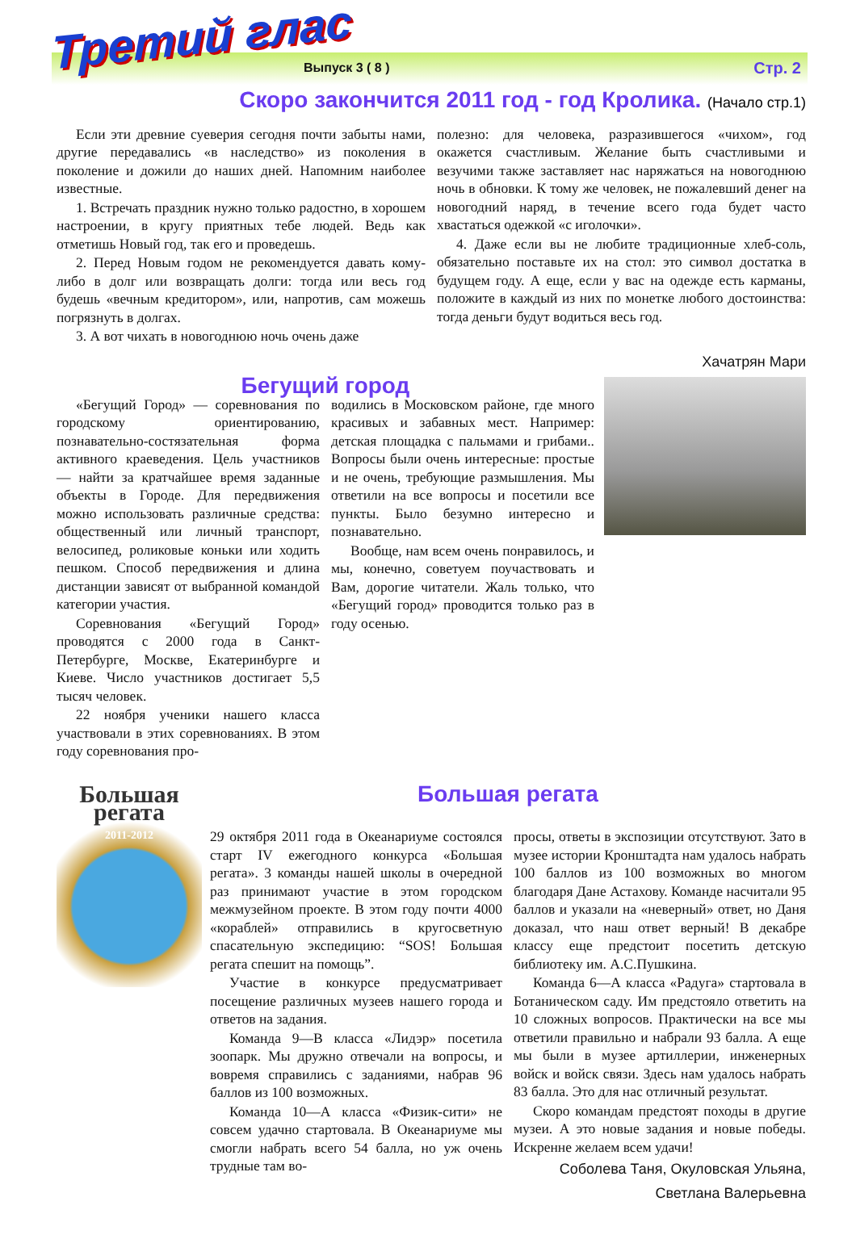Третий глас
Выпуск 3 ( 8 ) Стр. 2
Скоро закончится 2011 год - год Кролика. (Начало стр.1)
Если эти древние суеверия сегодня почти забыты нами, другие передавались «в наследство» из поколения в поколение и дожили до наших дней. Напомним наиболее известные.
1. Встречать праздник нужно только радостно, в хорошем настроении, в кругу приятных тебе людей. Ведь как отметишь Новый год, так его и проведешь.
2. Перед Новым годом не рекомендуется давать кому-либо в долг или возвращать долги: тогда или весь год будешь «вечным кредитором», или, напротив, сам можешь погрязнуть в долгах.
3. А вот чихать в новогоднюю ночь очень даже
полезно: для человека, разразившегося «чихом», год окажется счастливым. Желание быть счастливыми и везучими также заставляет нас наряжаться на новогоднюю ночь в обновки. К тому же человек, не пожалевший денег на новогодний наряд, в течение всего года будет часто хвастаться одежкой «с иголочки».
4. Даже если вы не любите традиционные хлеб-соль, обязательно поставьте их на стол: это символ достатка в будущем году. А еще, если у вас на одежде есть карманы, положите в каждый из них по монетке любого достоинства: тогда деньги будут водиться весь год.
Хачатрян Мари
Бегущий город
«Бегущий Город» — соревнования по городскому ориентированию, познавательно-состязательная форма активного краеведения. Цель участников — найти за кратчайшее время заданные объекты в Городе. Для передвижения можно использовать различные средства: общественный или личный транспорт, велосипед, роликовые коньки или ходить пешком. Способ передвижения и длина дистанции зависят от выбранной командой категории участия.
Соревнования «Бегущий Город» проводятся с 2000 года в Санкт-Петербурге, Москве, Екатеринбурге и Киеве. Число участников достигает 5,5 тысяч человек.
22 ноября ученики нашего класса участвовали в этих соревнованиях. В этом году соревнования про-
водились в Московском районе, где много красивых и забавных мест. Например: детская площадка с пальмами и грибами.. Вопросы были очень интересные: простые и не очень, требующие размышления. Мы ответили на все вопросы и посетили все пункты. Было безумно интересно и познавательно.
Вообще, нам всем очень понравилось, и мы, конечно, советуем поучаствовать и Вам, дорогие читатели. Жаль только, что «Бегущий город» проводится только раз в году осенью.
Большая регата
2011-2012
Большая регата
29 октября 2011 года в Океанариуме состоялся старт IV ежегодного конкурса «Большая регата». 3 команды нашей школы в очередной раз принимают участие в этом городском межмузейном проекте. В этом году почти 4000 «кораблей» отправились в кругосветную спасательную экспедицию: “SOS! Большая регата спешит на помощь”.
Участие в конкурсе предусматривает посещение различных музеев нашего города и ответов на задания.
Команда 9—В класса «Лидэр» посетила зоопарк. Мы дружно отвечали на вопросы, и вовремя справились с заданиями, набрав 96 баллов из 100 возможных.
Команда 10—А класса «Физик-сити» не совсем удачно стартовала. В Океанариуме мы смогли набрать всего 54 балла, но уж очень трудные там во-
просы, ответы в экспозиции отсутствуют. Зато в музее истории Кронштадта нам удалось набрать 100 баллов из 100 возможных во многом благодаря Дане Астахову. Команде насчитали 95 баллов и указали на «неверный» ответ, но Даня доказал, что наш ответ верный! В декабре классу еще предстоит посетить детскую библиотеку им. А.С.Пушкина.
Команда 6—А класса «Радуга» стартовала в Ботаническом саду. Им предстояло ответить на 10 сложных вопросов. Практически на все мы ответили правильно и набрали 93 балла. А еще мы были в музее артиллерии, инженерных войск и войск связи. Здесь нам удалось набрать 83 балла. Это для нас отличный результат.
Скоро командам предстоят походы в другие музеи. А это новые задания и новые победы. Искренне желаем всем удачи!
Соболева Таня, Окуловская Ульяна,
Светлана Валерьевна